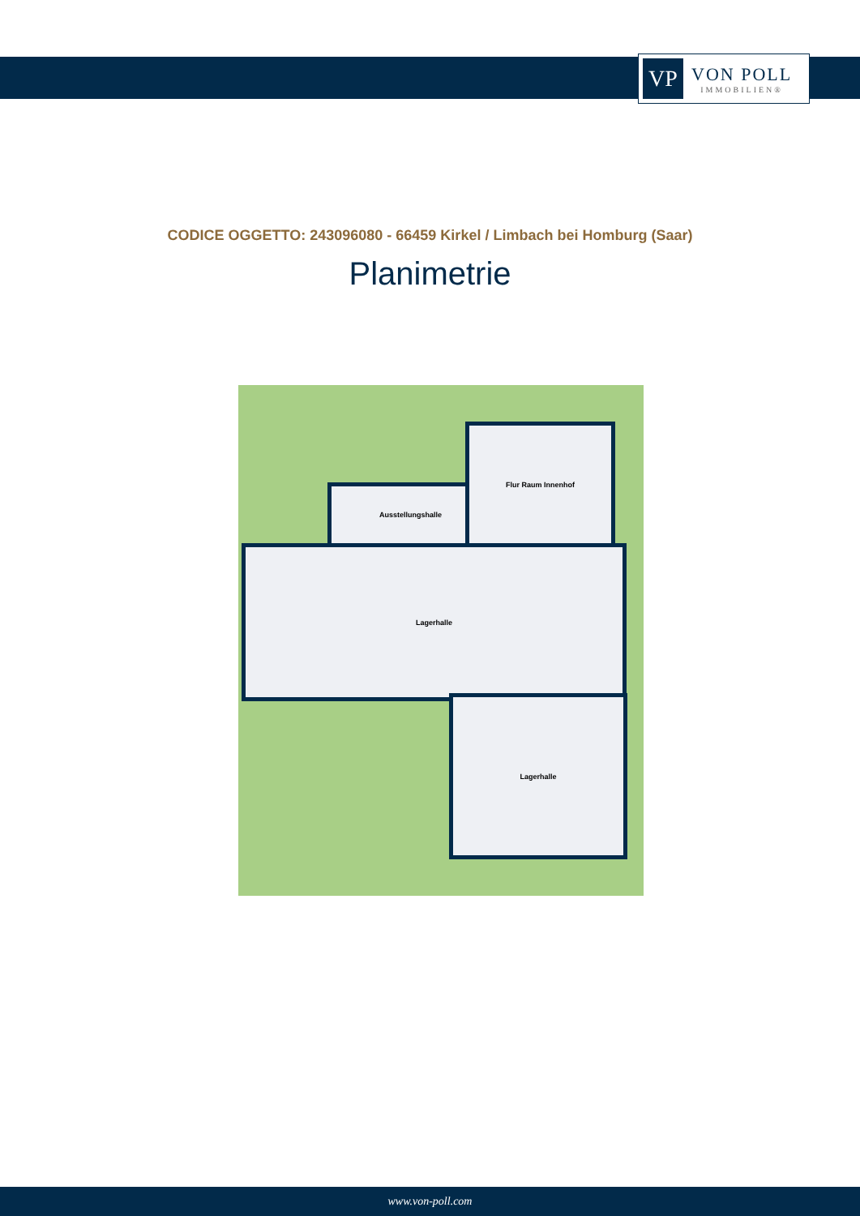VP
VON POLL
IMMOBILIEN®
CODICE OGGETTO: 243096080 - 66459 Kirkel / Limbach bei Homburg (Saar)
Planimetrie
Ausstellungshalle
Flur Raum Innenhof
Lagerhalle
Lagerhalle
www.von-poll.com